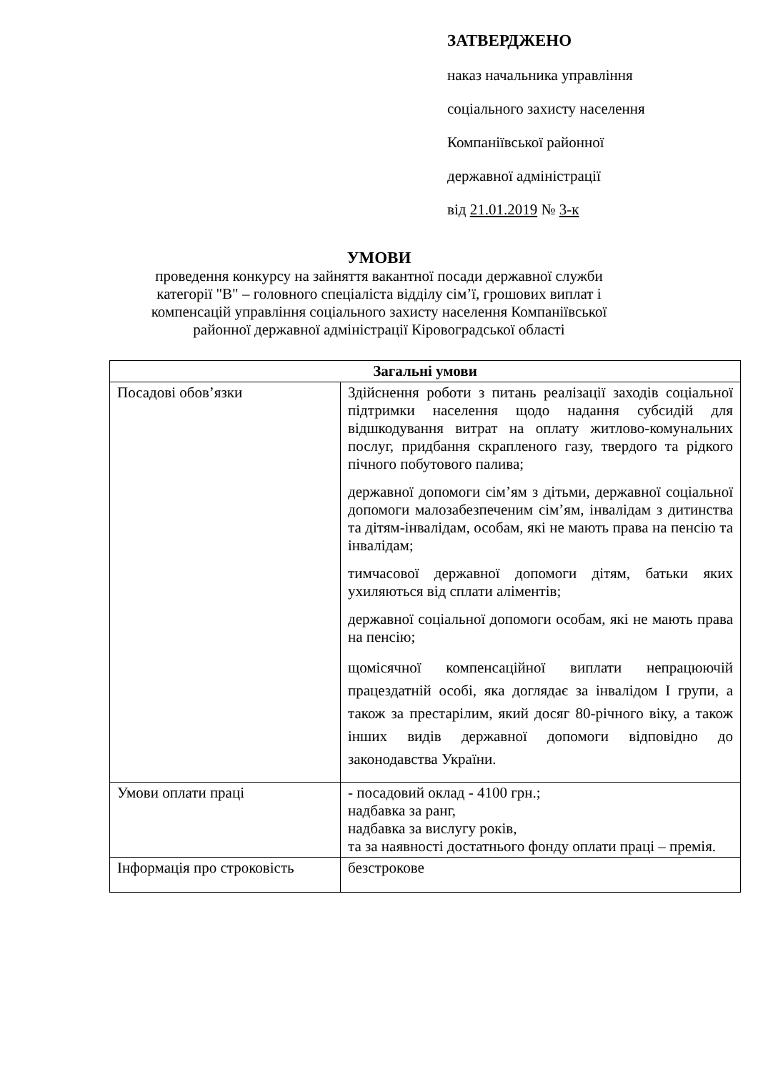ЗАТВЕРДЖЕНО
наказ начальника управління
соціального захисту населення
Компаніївської районної
державної адміністрації
від 21.01.2019 № 3-к
УМОВИ
проведення конкурсу на зайняття вакантної посади державної служби
категорії "В" – головного спеціаліста відділу сім’ї, грошових виплат і
компенсацій управління соціального захисту населення Компаніївської
районної державної адміністрації Кіровоградської області
| Загальні умови | |
| --- | --- |
| Посадові обов’язки | Здійснення роботи з питань реалізації заходів соціальної підтримки населення щодо надання субсидій для відшкодування витрат на оплату житлово-комунальних послуг, придбання скрапленого газу, твердого та рідкого пічного побутового палива; державної допомоги сім’ям з дітьми, державної соціальної допомоги малозабезпеченим сім’ям, інвалідам з дитинства та дітям-інвалідам, особам, які не мають права на пенсію та інвалідам; тимчасової державної допомоги дітям, батьки яких ухиляються від сплати аліментів; державної соціальної допомоги особам, які не мають права на пенсію; щомісячної компенсаційної виплати непрацюючій працездатній особі, яка доглядає за інвалідом І групи, а також за престарілим, який досяг 80-річного віку, а також інших видів державної допомоги відповідно до законодавства України. |
| Умови оплати праці | - посадовий оклад - 4100 грн.; надбавка за ранг, надбавка за вислугу років, та за наявності достатнього фонду оплати праці – премія. |
| Інформація про строковість | безстрокове |